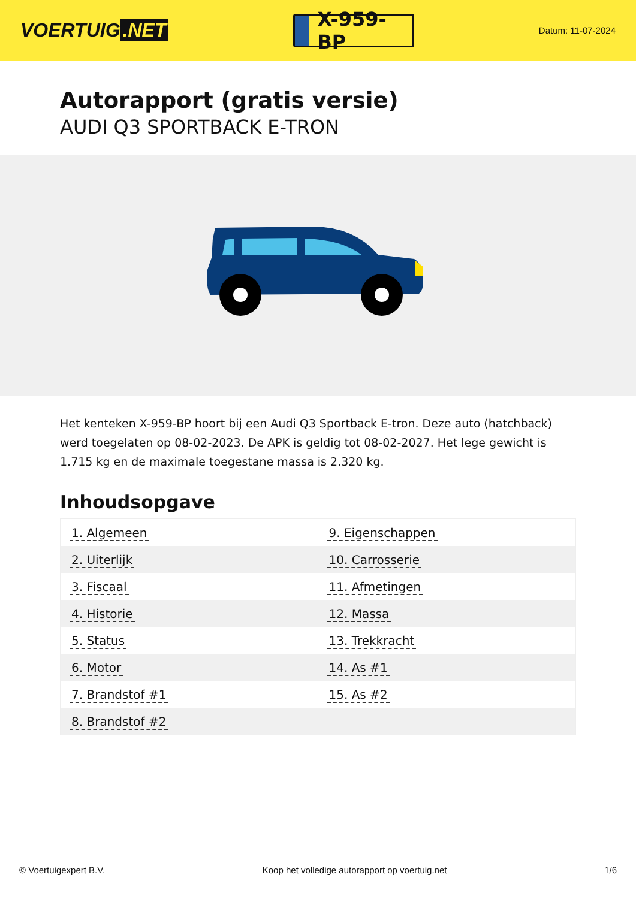VOERTUIG.NET
X-959-BP
Datum: 11-07-2024
Autorapport (gratis versie)
AUDI Q3 SPORTBACK E-TRON
Het kenteken X-959-BP hoort bij een Audi Q3 Sportback E-tron. Deze auto (hatchback) werd toegelaten op 08-02-2023. De APK is geldig tot 08-02-2027. Het lege gewicht is 1.715 kg en de maximale toegestane massa is 2.320 kg.
Inhoudsopgave
| 1. Algemeen | 9. Eigenschappen |
| 2. Uiterlijk | 10. Carrosserie |
| 3. Fiscaal | 11. Afmetingen |
| 4. Historie | 12. Massa |
| 5. Status | 13. Trekkracht |
| 6. Motor | 14. As #1 |
| 7. Brandstof #1 | 15. As #2 |
| 8. Brandstof #2 | |
© Voertuigexpert B.V. Koop het volledige autorapport op voertuig.net 1/6